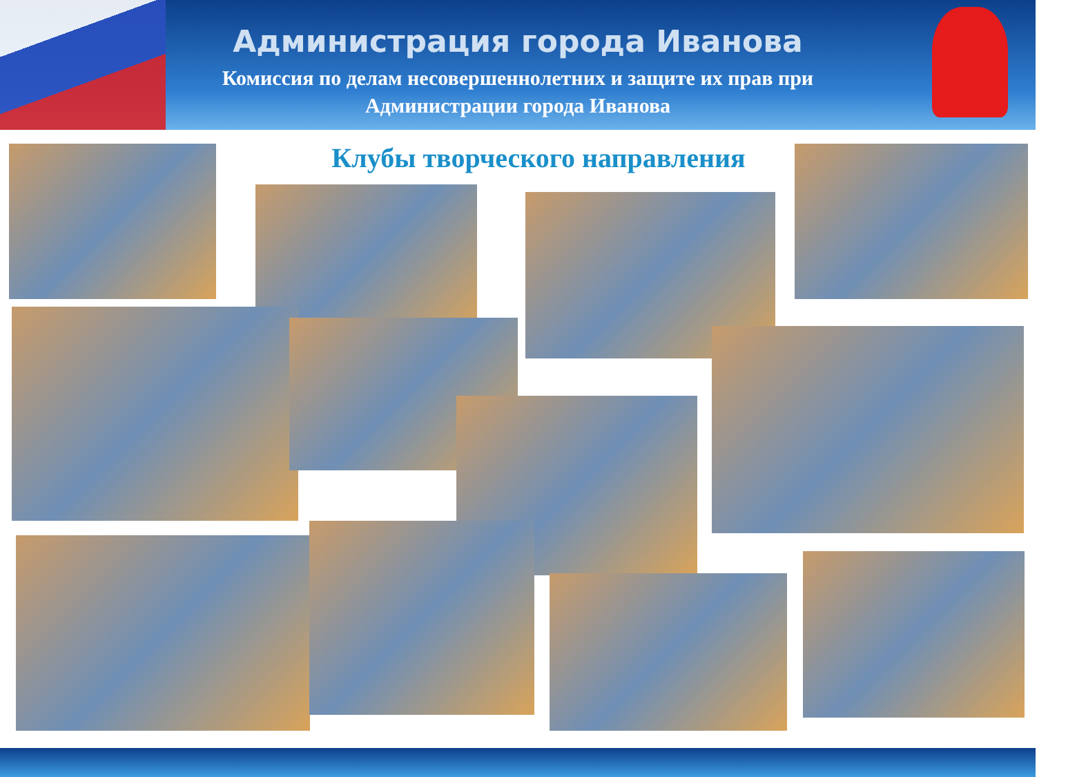Администрация города Иванова
Комиссия по делам несовершеннолетних и защите их прав при
Администрации города Иванова
Клубы творческого направления